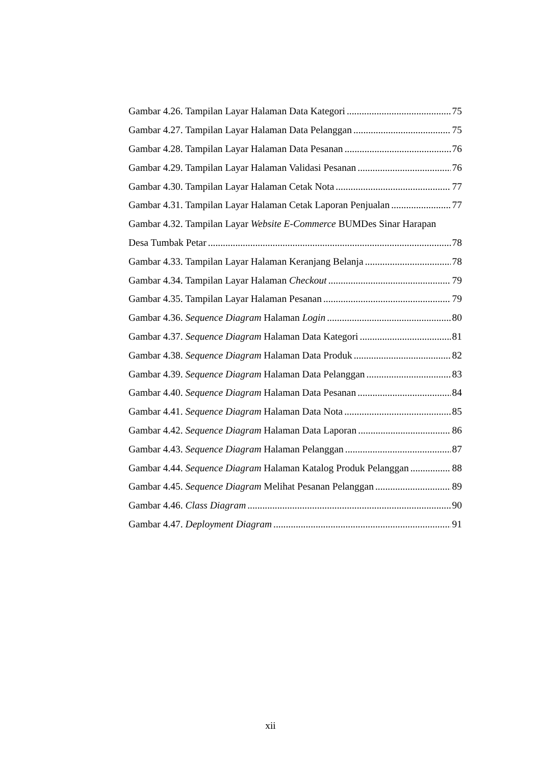Gambar 4.26. Tampilan Layar Halaman Data Kategori 75
Gambar 4.27. Tampilan Layar Halaman Data Pelanggan 75
Gambar 4.28. Tampilan Layar Halaman Data Pesanan 76
Gambar 4.29. Tampilan Layar Halaman Validasi Pesanan 76
Gambar 4.30. Tampilan Layar Halaman Cetak Nota 77
Gambar 4.31. Tampilan Layar Halaman Cetak Laporan Penjualan 77
Gambar 4.32. Tampilan Layar Website E-Commerce BUMDes Sinar Harapan
Desa Tumbak Petar 78
Gambar 4.33. Tampilan Layar Halaman Keranjang Belanja 78
Gambar 4.34. Tampilan Layar Halaman Checkout 79
Gambar 4.35. Tampilan Layar Halaman Pesanan 79
Gambar 4.36. Sequence Diagram Halaman Login 80
Gambar 4.37. Sequence Diagram Halaman Data Kategori 81
Gambar 4.38. Sequence Diagram Halaman Data Produk 82
Gambar 4.39. Sequence Diagram Halaman Data Pelanggan 83
Gambar 4.40. Sequence Diagram Halaman Data Pesanan 84
Gambar 4.41. Sequence Diagram Halaman Data Nota 85
Gambar 4.42. Sequence Diagram Halaman Data Laporan 86
Gambar 4.43. Sequence Diagram Halaman Pelanggan 87
Gambar 4.44. Sequence Diagram Halaman Katalog Produk Pelanggan 88
Gambar 4.45. Sequence Diagram Melihat Pesanan Pelanggan 89
Gambar 4.46. Class Diagram 90
Gambar 4.47. Deployment Diagram 91
xii